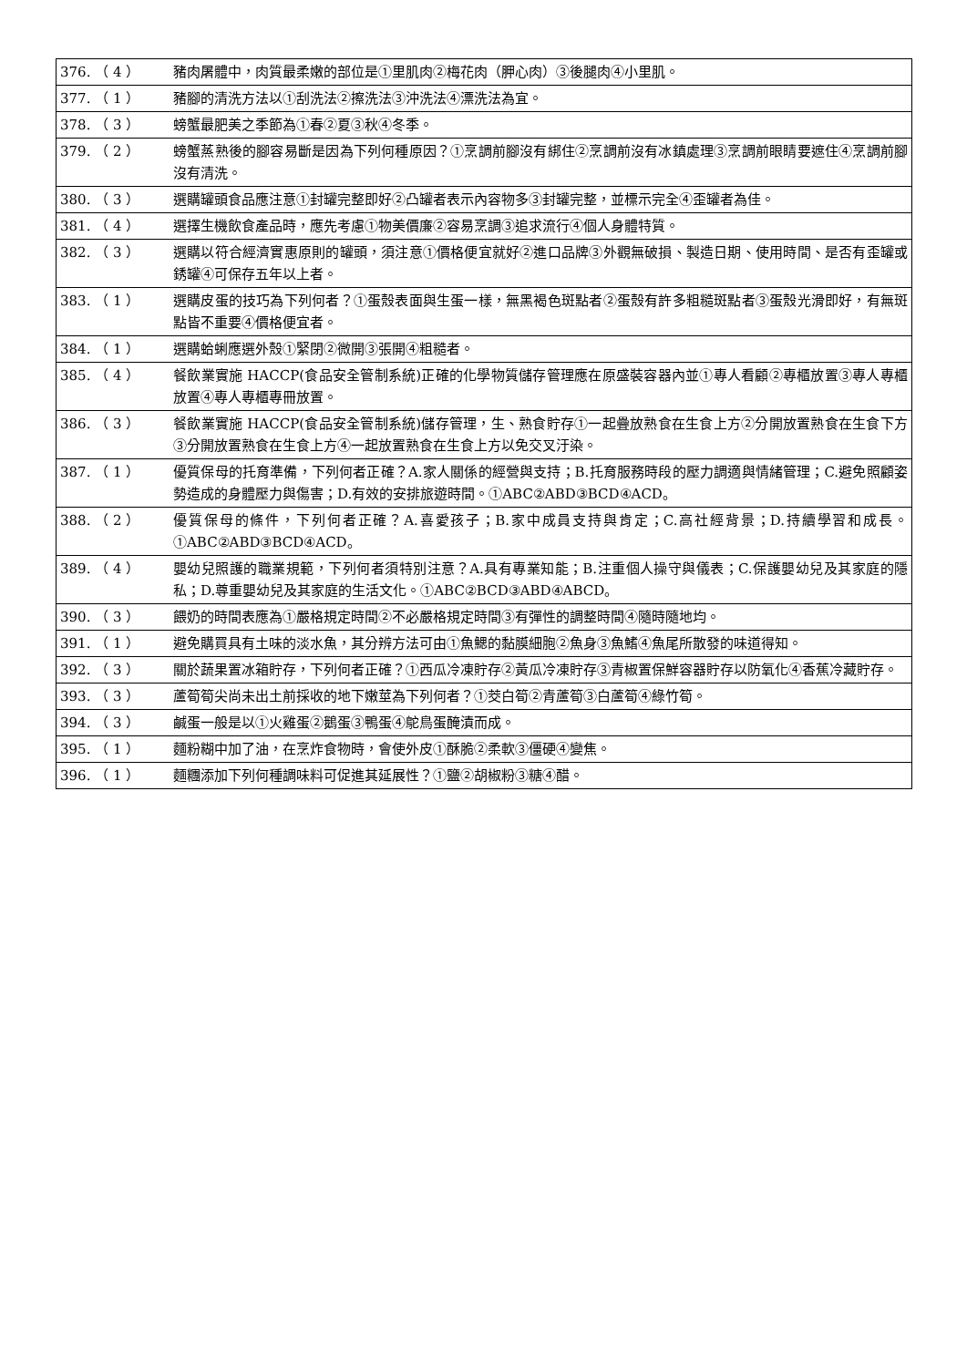| 376. （ 4 ） | 豬肉屠體中，肉質最柔嫩的部位是①里肌肉②梅花肉（胛心肉）③後腿肉④小里肌。 |
| 377. （ 1 ） | 豬腳的清洗方法以①刮洗法②擦洗法③沖洗法④漂洗法為宜。 |
| 378. （ 3 ） | 螃蟹最肥美之季節為①春②夏③秋④冬季。 |
| 379. （ 2 ） | 螃蟹蒸熟後的腳容易斷是因為下列何種原因？①烹調前腳沒有綁住②烹調前沒有冰鎮處理③烹調前眼睛要遮住④烹調前腳沒有清洗。 |
| 380. （ 3 ） | 選購罐頭食品應注意①封罐完整即好②凸罐者表示內容物多③封罐完整，並標示完全④歪罐者為佳。 |
| 381. （ 4 ） | 選擇生機飲食產品時，應先考慮①物美價廉②容易烹調③追求流行④個人身體特質。 |
| 382. （ 3 ） | 選購以符合經濟實惠原則的罐頭，須注意①價格便宜就好②進口品牌③外觀無破損、製造日期、使用時間、是否有歪罐或銹罐④可保存五年以上者。 |
| 383. （ 1 ） | 選購皮蛋的技巧為下列何者？①蛋殼表面與生蛋一樣，無黑褐色斑點者②蛋殼有許多粗糙斑點者③蛋殼光滑即好，有無斑點皆不重要④價格便宜者。 |
| 384. （ 1 ） | 選購蛤蜊應選外殼①緊閉②微開③張開④粗糙者。 |
| 385. （ 4 ） | 餐飲業實施 HACCP(食品安全管制系統)正確的化學物質儲存管理應在原盛裝容器內並①專人看顧②專櫃放置③專人專櫃放置④專人專櫃專冊放置。 |
| 386. （ 3 ） | 餐飲業實施 HACCP(食品安全管制系統)儲存管理，生、熟食貯存①一起疊放熟食在生食上方②分開放置熟食在生食下方③分開放置熟食在生食上方④一起放置熟食在生食上方以免交叉汙染。 |
| 387. （ 1 ） | 優質保母的托育準備，下列何者正確？A.家人關係的經營與支持；B.托育服務時段的壓力調適與情緒管理；C.避免照顧姿勢造成的身體壓力與傷害；D.有效的安排旅遊時間。①ABC②ABD③BCD④ACD。 |
| 388. （ 2 ） | 優質保母的條件，下列何者正確？A.喜愛孩子；B.家中成員支持與肯定；C.高社經背景；D.持續學習和成長。①ABC②ABD③BCD④ACD。 |
| 389. （ 4 ） | 嬰幼兒照護的職業規範，下列何者須特別注意？A.具有專業知能；B.注重個人操守與儀表；C.保護嬰幼兒及其家庭的隱私；D.尊重嬰幼兒及其家庭的生活文化。①ABC②BCD③ABD④ABCD。 |
| 390. （ 3 ） | 餵奶的時間表應為①嚴格規定時間②不必嚴格規定時間③有彈性的調整時間④隨時隨地均。 |
| 391. （ 1 ） | 避免購買具有土味的淡水魚，其分辨方法可由①魚鰓的黏膜細胞②魚身③魚鰭④魚尾所散發的味道得知。 |
| 392. （ 3 ） | 關於蔬果置冰箱貯存，下列何者正確？①西瓜冷凍貯存②黃瓜冷凍貯存③青椒置保鮮容器貯存以防氧化④香蕉冷藏貯存。 |
| 393. （ 3 ） | 蘆筍筍尖尚未出土前採收的地下嫩莖為下列何者？①茭白筍②青蘆筍③白蘆筍④綠竹筍。 |
| 394. （ 3 ） | 鹹蛋一般是以①火雞蛋②鵝蛋③鴨蛋④鴕鳥蛋醃漬而成。 |
| 395. （ 1 ） | 麵粉糊中加了油，在烹炸食物時，會使外皮①酥脆②柔軟③僵硬④變焦。 |
| 396. （ 1 ） | 麵糰添加下列何種調味料可促進其延展性？①鹽②胡椒粉③糖④醋。 |